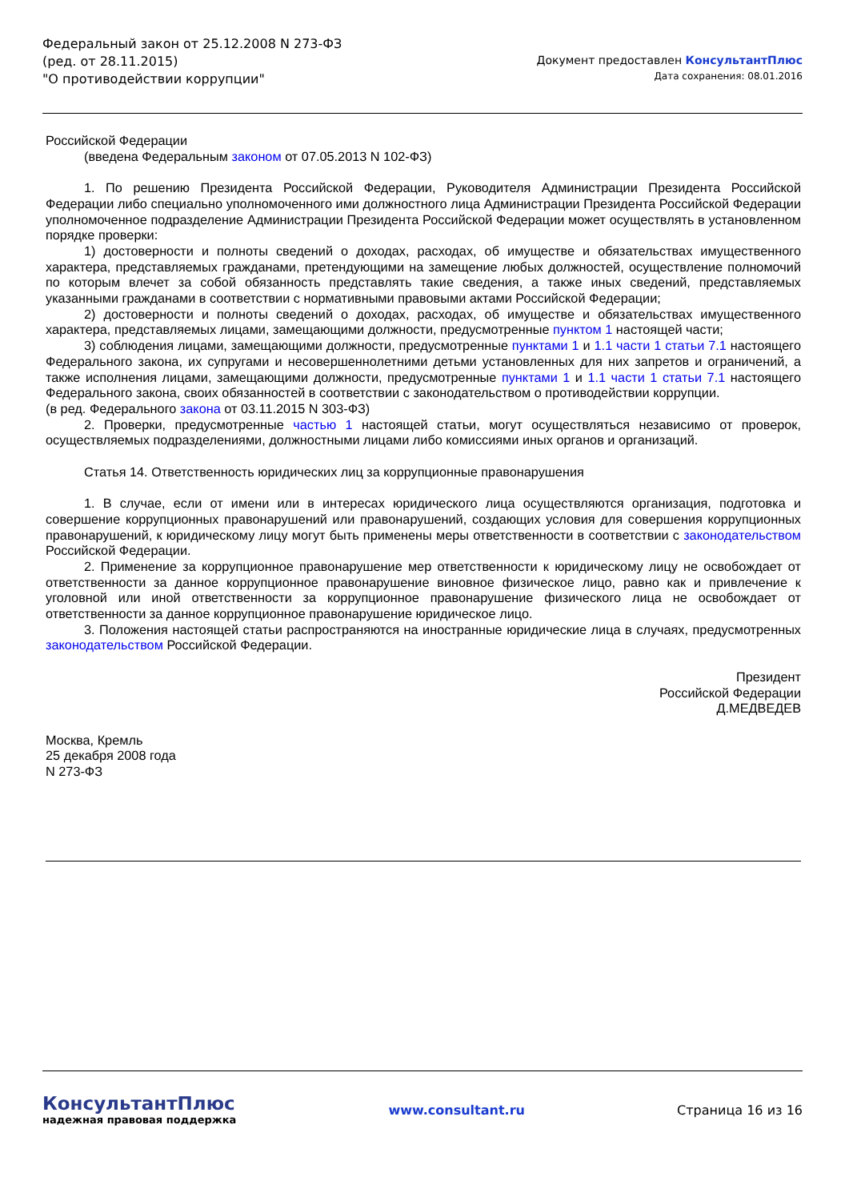Федеральный закон от 25.12.2008 N 273-ФЗ
(ред. от 28.11.2015)
"О противодействии коррупции"
Документ предоставлен КонсультантПлюс
Дата сохранения: 08.01.2016
Российской Федерации
(введена Федеральным законом от 07.05.2013 N 102-ФЗ)
1. По решению Президента Российской Федерации, Руководителя Администрации Президента Российской Федерации либо специально уполномоченного ими должностного лица Администрации Президента Российской Федерации уполномоченное подразделение Администрации Президента Российской Федерации может осуществлять в установленном порядке проверки:
1) достоверности и полноты сведений о доходах, расходах, об имуществе и обязательствах имущественного характера, представляемых гражданами, претендующими на замещение любых должностей, осуществление полномочий по которым влечет за собой обязанность представлять такие сведения, а также иных сведений, представляемых указанными гражданами в соответствии с нормативными правовыми актами Российской Федерации;
2) достоверности и полноты сведений о доходах, расходах, об имуществе и обязательствах имущественного характера, представляемых лицами, замещающими должности, предусмотренные пунктом 1 настоящей части;
3) соблюдения лицами, замещающими должности, предусмотренные пунктами 1 и 1.1 части 1 статьи 7.1 настоящего Федерального закона, их супругами и несовершеннолетними детьми установленных для них запретов и ограничений, а также исполнения лицами, замещающими должности, предусмотренные пунктами 1 и 1.1 части 1 статьи 7.1 настоящего Федерального закона, своих обязанностей в соответствии с законодательством о противодействии коррупции.
(в ред. Федерального закона от 03.11.2015 N 303-ФЗ)
2. Проверки, предусмотренные частью 1 настоящей статьи, могут осуществляться независимо от проверок, осуществляемых подразделениями, должностными лицами либо комиссиями иных органов и организаций.
Статья 14. Ответственность юридических лиц за коррупционные правонарушения
1. В случае, если от имени или в интересах юридического лица осуществляются организация, подготовка и совершение коррупционных правонарушений или правонарушений, создающих условия для совершения коррупционных правонарушений, к юридическому лицу могут быть применены меры ответственности в соответствии с законодательством Российской Федерации.
2. Применение за коррупционное правонарушение мер ответственности к юридическому лицу не освобождает от ответственности за данное коррупционное правонарушение виновное физическое лицо, равно как и привлечение к уголовной или иной ответственности за коррупционное правонарушение физического лица не освобождает от ответственности за данное коррупционное правонарушение юридическое лицо.
3. Положения настоящей статьи распространяются на иностранные юридические лица в случаях, предусмотренных законодательством Российской Федерации.
Президент
Российской Федерации
Д.МЕДВЕДЕВ
Москва, Кремль
25 декабря 2008 года
N 273-ФЗ
КонсультантПлюс
надежная правовая поддержка
www.consultant.ru Страница 16 из 16